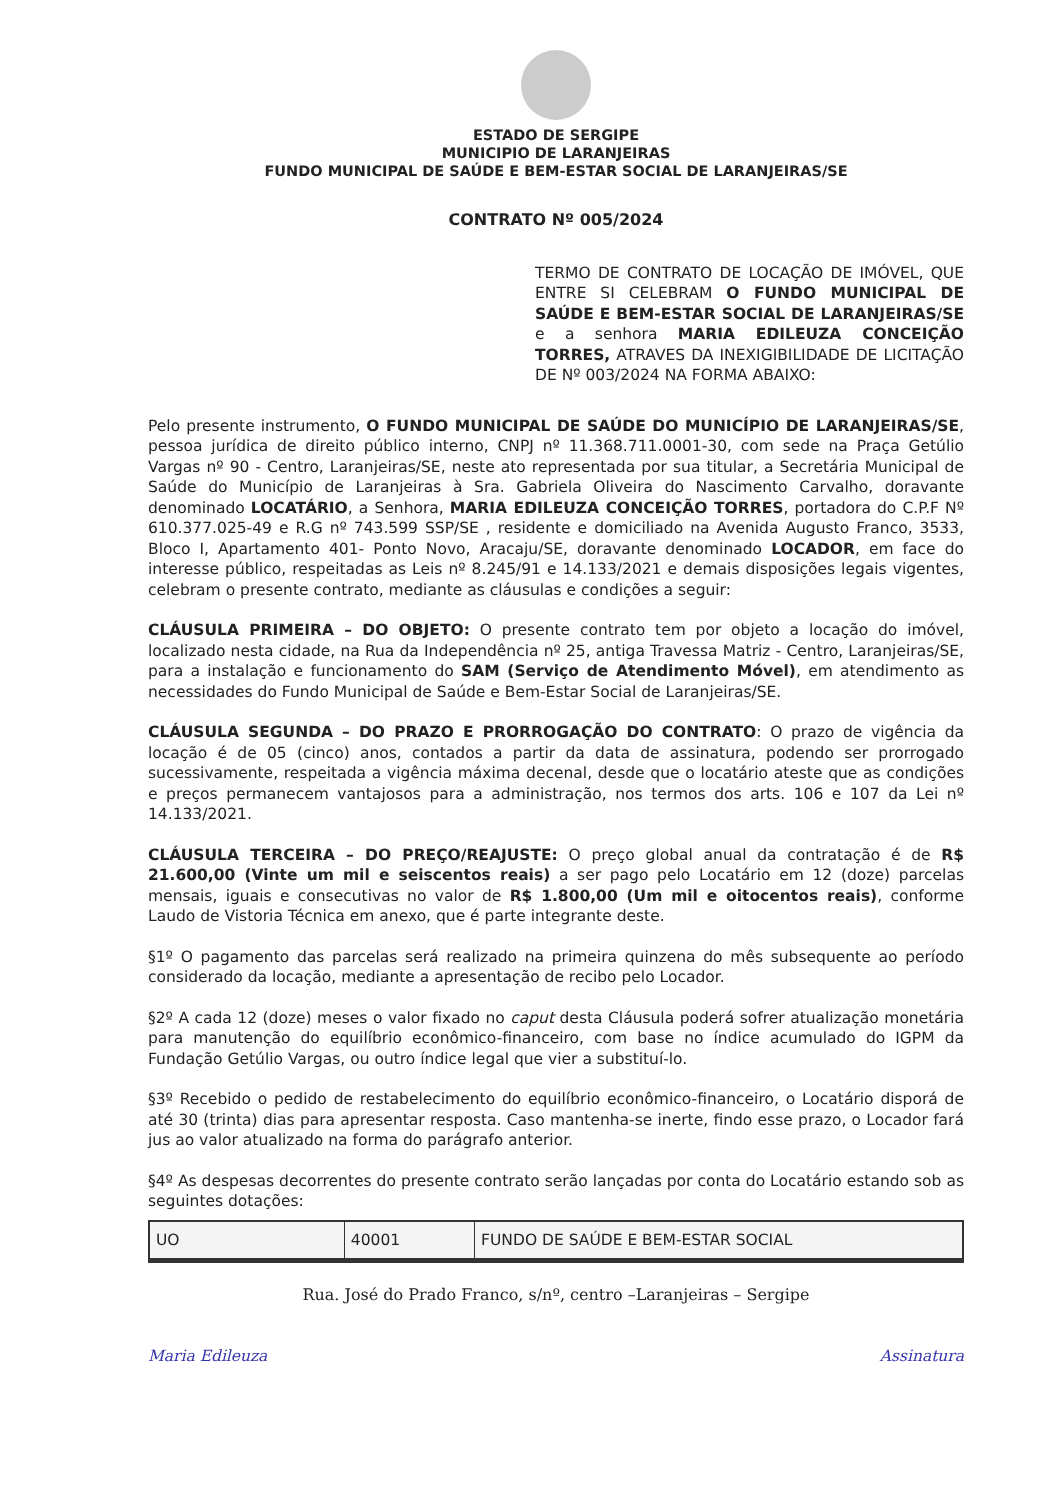ESTADO DE SERGIPE
MUNICIPIO DE LARANJEIRAS
FUNDO MUNICIPAL DE SAÚDE E BEM-ESTAR SOCIAL DE LARANJEIRAS/SE
CONTRATO Nº 005/2024
TERMO DE CONTRATO DE LOCAÇÃO DE IMÓVEL, QUE ENTRE SI CELEBRAM O FUNDO MUNICIPAL DE SAÚDE E BEM-ESTAR SOCIAL DE LARANJEIRAS/SE e a senhora MARIA EDILEUZA CONCEIÇÃO TORRES, ATRAVES DA INEXIGIBILIDADE DE LICITAÇÃO DE Nº 003/2024 NA FORMA ABAIXO:
Pelo presente instrumento, O FUNDO MUNICIPAL DE SAÚDE DO MUNICÍPIO DE LARANJEIRAS/SE, pessoa jurídica de direito público interno, CNPJ nº 11.368.711.0001-30, com sede na Praça Getúlio Vargas nº 90 - Centro, Laranjeiras/SE, neste ato representada por sua titular, a Secretária Municipal de Saúde do Município de Laranjeiras à Sra. Gabriela Oliveira do Nascimento Carvalho, doravante denominado LOCATÁRIO, a Senhora, MARIA EDILEUZA CONCEIÇÃO TORRES, portadora do C.P.F Nº 610.377.025-49 e R.G nº 743.599 SSP/SE , residente e domiciliado na Avenida Augusto Franco, 3533, Bloco I, Apartamento 401- Ponto Novo, Aracaju/SE, doravante denominado LOCADOR, em face do interesse público, respeitadas as Leis nº 8.245/91 e 14.133/2021 e demais disposições legais vigentes, celebram o presente contrato, mediante as cláusulas e condições a seguir:
CLÁUSULA PRIMEIRA – DO OBJETO: O presente contrato tem por objeto a locação do imóvel, localizado nesta cidade, na Rua da Independência nº 25, antiga Travessa Matriz - Centro, Laranjeiras/SE, para a instalação e funcionamento do SAM (Serviço de Atendimento Móvel), em atendimento as necessidades do Fundo Municipal de Saúde e Bem-Estar Social de Laranjeiras/SE.
CLÁUSULA SEGUNDA – DO PRAZO E PRORROGAÇÃO DO CONTRATO: O prazo de vigência da locação é de 05 (cinco) anos, contados a partir da data de assinatura, podendo ser prorrogado sucessivamente, respeitada a vigência máxima decenal, desde que o locatário ateste que as condições e preços permanecem vantajosos para a administração, nos termos dos arts. 106 e 107 da Lei nº 14.133/2021.
CLÁUSULA TERCEIRA – DO PREÇO/REAJUSTE: O preço global anual da contratação é de R$ 21.600,00 (Vinte um mil e seiscentos reais) a ser pago pelo Locatário em 12 (doze) parcelas mensais, iguais e consecutivas no valor de R$ 1.800,00 (Um mil e oitocentos reais), conforme Laudo de Vistoria Técnica em anexo, que é parte integrante deste.
§1º O pagamento das parcelas será realizado na primeira quinzena do mês subsequente ao período considerado da locação, mediante a apresentação de recibo pelo Locador.
§2º A cada 12 (doze) meses o valor fixado no caput desta Cláusula poderá sofrer atualização monetária para manutenção do equilíbrio econômico-financeiro, com base no índice acumulado do IGPM da Fundação Getúlio Vargas, ou outro índice legal que vier a substituí-lo.
§3º Recebido o pedido de restabelecimento do equilíbrio econômico-financeiro, o Locatário disporá de até 30 (trinta) dias para apresentar resposta. Caso mantenha-se inerte, findo esse prazo, o Locador fará jus ao valor atualizado na forma do parágrafo anterior.
§4º As despesas decorrentes do presente contrato serão lançadas por conta do Locatário estando sob as seguintes dotações:
| UO | 40001 | FUNDO DE SAÚDE E BEM-ESTAR SOCIAL |
Rua. José do Prado Franco, s/nº, centro –Laranjeiras – Sergipe
Maria Edileuza Assinatura